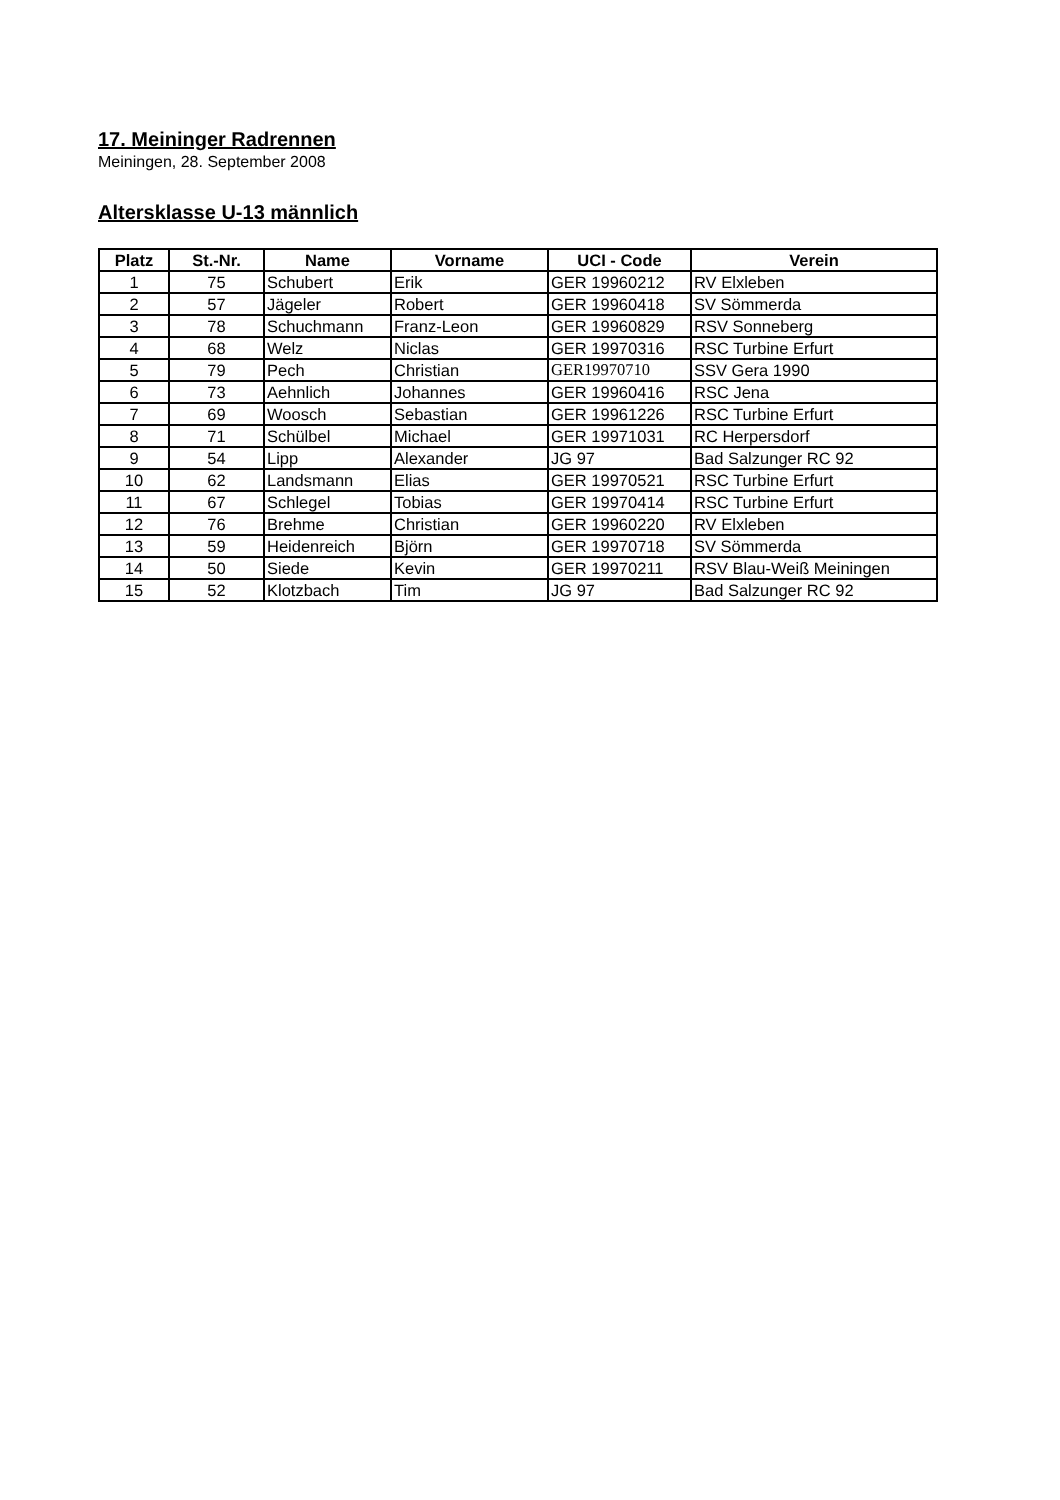17. Meininger Radrennen
Meiningen, 28. September 2008
Altersklasse U-13 männlich
| Platz | St.-Nr. | Name | Vorname | UCI - Code | Verein |
| --- | --- | --- | --- | --- | --- |
| 1 | 75 | Schubert | Erik | GER 19960212 | RV Elxleben |
| 2 | 57 | Jägeler | Robert | GER 19960418 | SV Sömmerda |
| 3 | 78 | Schuchmann | Franz-Leon | GER 19960829 | RSV Sonneberg |
| 4 | 68 | Welz | Niclas | GER 19970316 | RSC Turbine Erfurt |
| 5 | 79 | Pech | Christian | GER19970710 | SSV Gera 1990 |
| 6 | 73 | Aehnlich | Johannes | GER 19960416 | RSC Jena |
| 7 | 69 | Woosch | Sebastian | GER 19961226 | RSC Turbine Erfurt |
| 8 | 71 | Schülbel | Michael | GER 19971031 | RC Herpersdorf |
| 9 | 54 | Lipp | Alexander | JG 97 | Bad Salzunger RC 92 |
| 10 | 62 | Landsmann | Elias | GER 19970521 | RSC Turbine Erfurt |
| 11 | 67 | Schlegel | Tobias | GER 19970414 | RSC Turbine Erfurt |
| 12 | 76 | Brehme | Christian | GER 19960220 | RV Elxleben |
| 13 | 59 | Heidenreich | Björn | GER 19970718 | SV Sömmerda |
| 14 | 50 | Siede | Kevin | GER 19970211 | RSV Blau-Weiß Meiningen |
| 15 | 52 | Klotzbach | Tim | JG 97 | Bad Salzunger RC 92 |